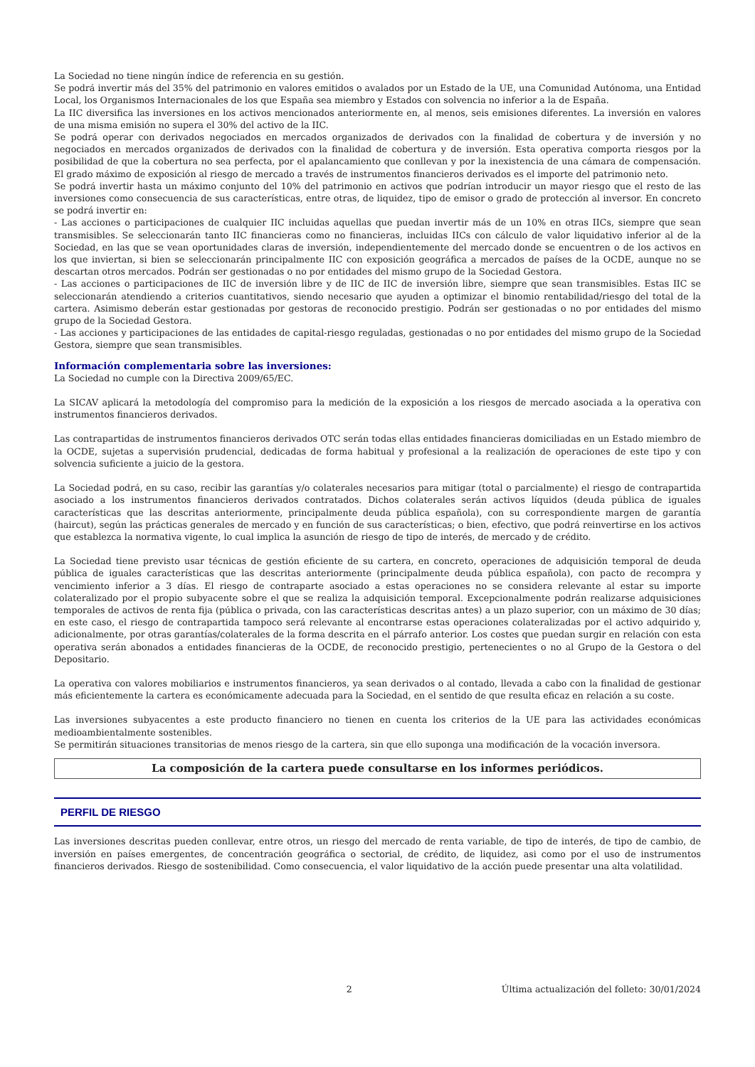La Sociedad no tiene ningún índice de referencia en su gestión.
Se podrá invertir más del 35% del patrimonio en valores emitidos o avalados por un Estado de la UE, una Comunidad Autónoma, una Entidad Local, los Organismos Internacionales de los que España sea miembro y Estados con solvencia no inferior a la de España.
La IIC diversifica las inversiones en los activos mencionados anteriormente en, al menos, seis emisiones diferentes. La inversión en valores de una misma emisión no supera el 30% del activo de la IIC.
Se podrá operar con derivados negociados en mercados organizados de derivados con la finalidad de cobertura y de inversión y no negociados en mercados organizados de derivados con la finalidad de cobertura y de inversión. Esta operativa comporta riesgos por la posibilidad de que la cobertura no sea perfecta, por el apalancamiento que conllevan y por la inexistencia de una cámara de compensación. El grado máximo de exposición al riesgo de mercado a través de instrumentos financieros derivados es el importe del patrimonio neto.
Se podrá invertir hasta un máximo conjunto del 10% del patrimonio en activos que podrían introducir un mayor riesgo que el resto de las inversiones como consecuencia de sus características, entre otras, de liquidez, tipo de emisor o grado de protección al inversor. En concreto se podrá invertir en:
- Las acciones o participaciones de cualquier IIC incluidas aquellas que puedan invertir más de un 10% en otras IICs, siempre que sean transmisibles. Se seleccionarán tanto IIC financieras como no financieras, incluidas IICs con cálculo de valor liquidativo inferior al de la Sociedad, en las que se vean oportunidades claras de inversión, independientemente del mercado donde se encuentren o de los activos en los que inviertan, si bien se seleccionarán principalmente IIC con exposición geográfica a mercados de países de la OCDE, aunque no se descartan otros mercados. Podrán ser gestionadas o no por entidades del mismo grupo de la Sociedad Gestora.
- Las acciones o participaciones de IIC de inversión libre y de IIC de IIC de inversión libre, siempre que sean transmisibles. Estas IIC se seleccionarán atendiendo a criterios cuantitativos, siendo necesario que ayuden a optimizar el binomio rentabilidad/riesgo del total de la cartera. Asimismo deberán estar gestionadas por gestoras de reconocido prestigio. Podrán ser gestionadas o no por entidades del mismo grupo de la Sociedad Gestora.
- Las acciones y participaciones de las entidades de capital-riesgo reguladas, gestionadas o no por entidades del mismo grupo de la Sociedad Gestora, siempre que sean transmisibles.
Información complementaria sobre las inversiones:
La Sociedad no cumple con la Directiva 2009/65/EC.
La SICAV aplicará la metodología del compromiso para la medición de la exposición a los riesgos de mercado asociada a la operativa con instrumentos financieros derivados.
Las contrapartidas de instrumentos financieros derivados OTC serán todas ellas entidades financieras domiciliadas en un Estado miembro de la OCDE, sujetas a supervisión prudencial, dedicadas de forma habitual y profesional a la realización de operaciones de este tipo y con solvencia suficiente a juicio de la gestora.
La Sociedad podrá, en su caso, recibir las garantías y/o colaterales necesarios para mitigar (total o parcialmente) el riesgo de contrapartida asociado a los instrumentos financieros derivados contratados. Dichos colaterales serán activos líquidos (deuda pública de iguales características que las descritas anteriormente, principalmente deuda pública española), con su correspondiente margen de garantía (haircut), según las prácticas generales de mercado y en función de sus características; o bien, efectivo, que podrá reinvertirse en los activos que establezca la normativa vigente, lo cual implica la asunción de riesgo de tipo de interés, de mercado y de crédito.
La Sociedad tiene previsto usar técnicas de gestión eficiente de su cartera, en concreto, operaciones de adquisición temporal de deuda pública de iguales características que las descritas anteriormente (principalmente deuda pública española), con pacto de recompra y vencimiento inferior a 3 días. El riesgo de contraparte asociado a estas operaciones no se considera relevante al estar su importe colateralizado por el propio subyacente sobre el que se realiza la adquisición temporal. Excepcionalmente podrán realizarse adquisiciones temporales de activos de renta fija (pública o privada, con las características descritas antes) a un plazo superior, con un máximo de 30 días; en este caso, el riesgo de contrapartida tampoco será relevante al encontrarse estas operaciones colateralizadas por el activo adquirido y, adicionalmente, por otras garantías/colaterales de la forma descrita en el párrafo anterior. Los costes que puedan surgir en relación con esta operativa serán abonados a entidades financieras de la OCDE, de reconocido prestigio, pertenecientes o no al Grupo de la Gestora o del Depositario.
La operativa con valores mobiliarios e instrumentos financieros, ya sean derivados o al contado, llevada a cabo con la finalidad de gestionar más eficientemente la cartera es económicamente adecuada para la Sociedad, en el sentido de que resulta eficaz en relación a su coste.
Las inversiones subyacentes a este producto financiero no tienen en cuenta los criterios de la UE para las actividades económicas medioambientalmente sostenibles.
Se permitirán situaciones transitorias de menos riesgo de la cartera, sin que ello suponga una modificación de la vocación inversora.
La composición de la cartera puede consultarse en los informes periódicos.
PERFIL DE RIESGO
Las inversiones descritas pueden conllevar, entre otros, un riesgo del mercado de renta variable, de tipo de interés, de tipo de cambio, de inversión en países emergentes, de concentración geográfica o sectorial, de crédito, de liquidez, asi como por el uso de instrumentos financieros derivados. Riesgo de sostenibilidad. Como consecuencia, el valor liquidativo de la acción puede presentar una alta volatilidad.
2 Última actualización del folleto: 30/01/2024